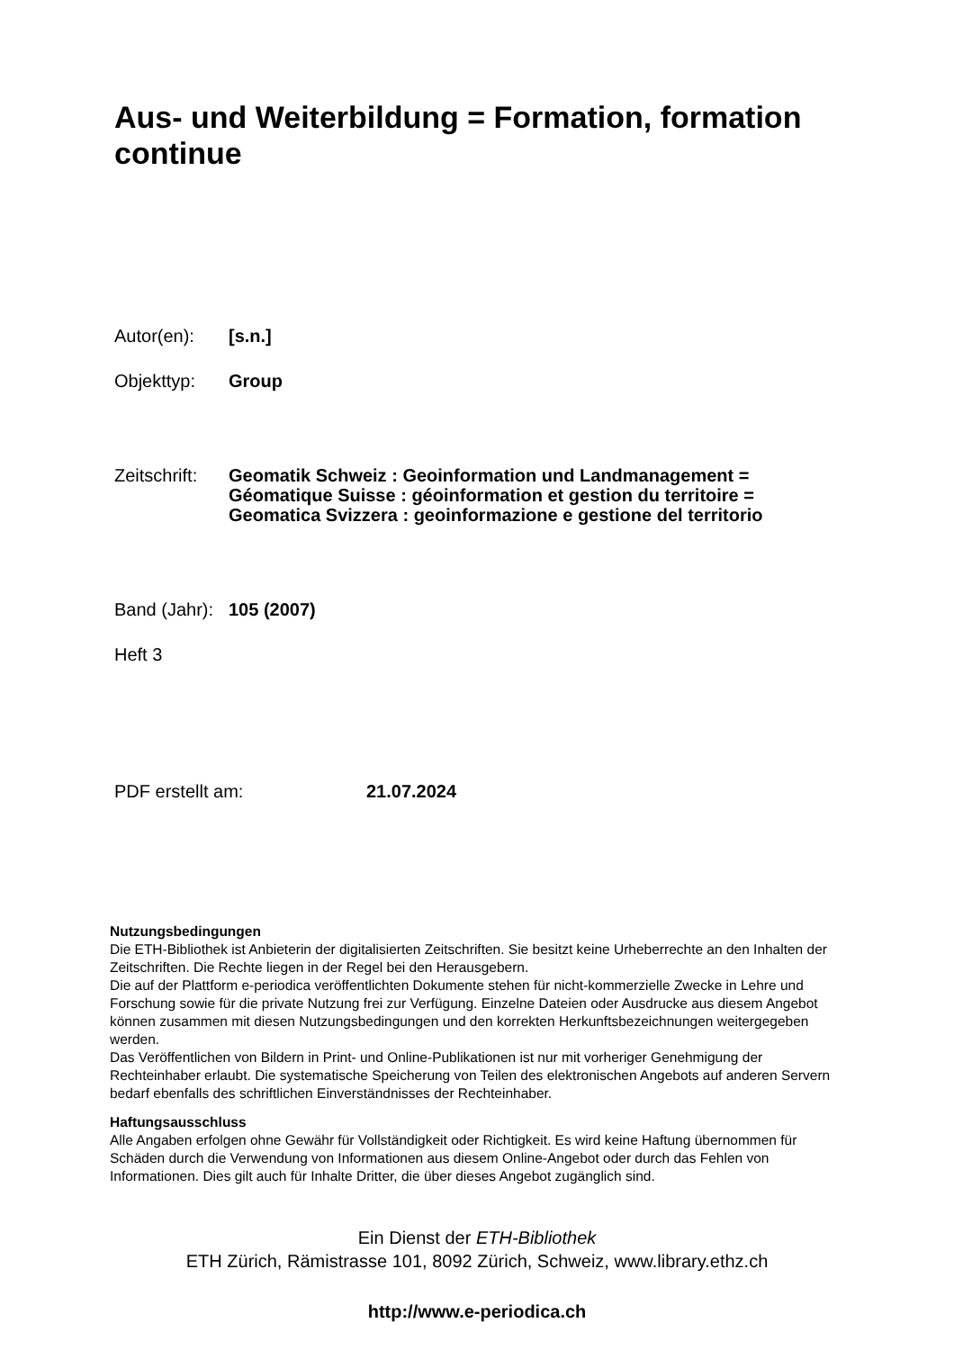Aus- und Weiterbildung = Formation, formation continue
Autor(en): [s.n.]
Objekttyp: Group
Zeitschrift:
Geomatik Schweiz : Geoinformation und Landmanagement =
Géomatique Suisse : géoinformation et gestion du territoire =
Geomatica Svizzera : geoinformazione e gestione del territorio
Band (Jahr):
105 (2007)
Heft 3
PDF erstellt am: 21.07.2024
Nutzungsbedingungen
Die ETH-Bibliothek ist Anbieterin der digitalisierten Zeitschriften. Sie besitzt keine Urheberrechte an den Inhalten der Zeitschriften. Die Rechte liegen in der Regel bei den Herausgebern.
Die auf der Plattform e-periodica veröffentlichten Dokumente stehen für nicht-kommerzielle Zwecke in Lehre und Forschung sowie für die private Nutzung frei zur Verfügung. Einzelne Dateien oder Ausdrucke aus diesem Angebot können zusammen mit diesen Nutzungsbedingungen und den korrekten Herkunftsbezeichnungen weitergegeben werden.
Das Veröffentlichen von Bildern in Print- und Online-Publikationen ist nur mit vorheriger Genehmigung der Rechteinhaber erlaubt. Die systematische Speicherung von Teilen des elektronischen Angebots auf anderen Servern bedarf ebenfalls des schriftlichen Einverständnisses der Rechteinhaber.
Haftungsausschluss
Alle Angaben erfolgen ohne Gewähr für Vollständigkeit oder Richtigkeit. Es wird keine Haftung übernommen für Schäden durch die Verwendung von Informationen aus diesem Online-Angebot oder durch das Fehlen von Informationen. Dies gilt auch für Inhalte Dritter, die über dieses Angebot zugänglich sind.
Ein Dienst der ETH-Bibliothek
ETH Zürich, Rämistrasse 101, 8092 Zürich, Schweiz, www.library.ethz.ch
http://www.e-periodica.ch